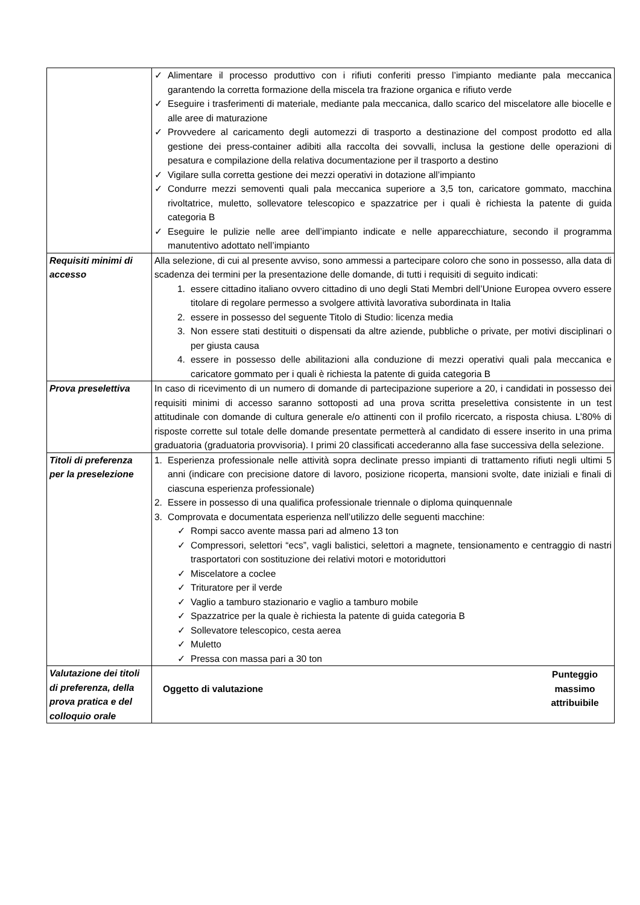| | ✓ Alimentare il processo produttivo con i rifiuti conferiti presso l’impianto mediante pala meccanica garantendo la corretta formazione della miscela tra frazione organica e rifiuto verde ✓ Eseguire i trasferimenti di materiale, mediante pala meccanica, dallo scarico del miscelatore alle biocelle e alle aree di maturazione ✓ Provvedere al caricamento degli automezzi di trasporto a destinazione del compost prodotto ed alla gestione dei press-container adibiti alla raccolta dei sovvalli, inclusa la gestione delle operazioni di pesatura e compilazione della relativa documentazione per il trasporto a destino ✓ Vigilare sulla corretta gestione dei mezzi operativi in dotazione all’impianto ✓ Condurre mezzi semoventi quali pala meccanica superiore a 3,5 ton, caricatore gommato, macchina rivoltatrice, muletto, sollevatore telescopico e spazzatrice per i quali è richiesta la patente di guida categoria B ✓ Eseguire le pulizie nelle aree dell’impianto indicate e nelle apparecchiature, secondo il programma manutentivo adottato nell’impianto |
| Requisiti minimi di accesso | Alla selezione, di cui al presente avviso, sono ammessi a partecipare coloro che sono in possesso, alla data di scadenza dei termini per la presentazione delle domande, di tutti i requisiti di seguito indicati: 1. essere cittadino italiano ovvero cittadino di uno degli Stati Membri dell’Unione Europea ovvero essere titolare di regolare permesso a svolgere attività lavorativa subordinata in Italia 2. essere in possesso del seguente Titolo di Studio: licenza media 3. Non essere stati destituiti o dispensati da altre aziende, pubbliche o private, per motivi disciplinari o per giusta causa 4. essere in possesso delle abilitazioni alla conduzione di mezzi operativi quali pala meccanica e caricatore gommato per i quali è richiesta la patente di guida categoria B |
| Prova preselettiva | In caso di ricevimento di un numero di domande di partecipazione superiore a 20, i candidati in possesso dei requisiti minimi di accesso saranno sottoposti ad una prova scritta preselettiva consistente in un test attitudinale con domande di cultura generale e/o attinenti con il profilo ricercato, a risposta chiusa. L’80% di risposte corrette sul totale delle domande presentate permetterà al candidato di essere inserito in una prima graduatoria (graduatoria provvisoria). I primi 20 classificati accederanno alla fase successiva della selezione. |
| Titoli di preferenza per la preselezione | 1. Esperienza professionale nelle attività sopra declinate presso impianti di trattamento rifiuti negli ultimi 5 anni (indicare con precisione datore di lavoro, posizione ricoperta, mansioni svolte, date iniziali e finali di ciascuna esperienza professionale) 2. Essere in possesso di una qualifica professionale triennale o diploma quinquennale 3. Comprovata e documentata esperienza nell’utilizzo delle seguenti macchine: ✓ Rompi sacco avente massa pari ad almeno 13 ton ✓ Compressori, selettori “ecs”, vagli balistici, selettori a magnete, tensionamento e centraggio di nastri trasportatori con sostituzione dei relativi motori e motoriduttori ✓ Miscelatore a coclee ✓ Trituratore per il verde ✓ Vaglio a tamburo stazionario e vaglio a tamburo mobile ✓ Spazzatrice per la quale è richiesta la patente di guida categoria B ✓ Sollevatore telescopico, cesta aerea ✓ Muletto ✓ Pressa con massa pari a 30 ton |
| Valutazione dei titoli di preferenza, della prova pratica e del colloquio orale | / Oggetto di valutazione / Punteggio massimo attribuibile / |